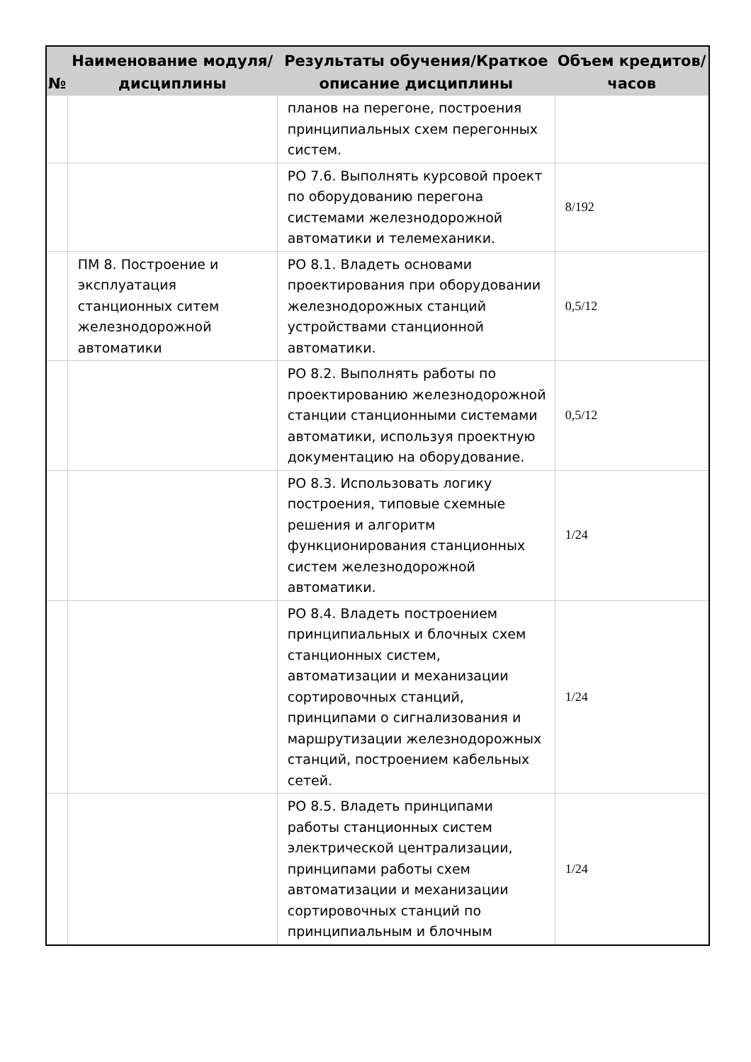| № | Наименование модуля/дисциплины | Результаты обучения/Краткое описание дисциплины | Объем кредитов/часов |
| --- | --- | --- | --- |
| | | планов на перегоне, построения принципиальных схем перегонных систем. | |
| | | РО 7.6. Выполнять курсовой проект по оборудованию перегона системами железнодорожной автоматики и телемеханики. | 8/192 |
| | ПМ 8. Построение и эксплуатация станционных ситем железнодорожной автоматики | РО 8.1. Владеть основами проектирования при оборудовании железнодорожных станций устройствами станционной автоматики. | 0,5/12 |
| | | РО 8.2. Выполнять работы по проектированию железнодорожной станции станционными системами автоматики, используя проектную документацию на оборудование. | 0,5/12 |
| | | РО 8.3. Использовать логику построения, типовые схемные решения и алгоритм функционирования станционных систем железнодорожной автоматики. | 1/24 |
| | | РО 8.4. Владеть построением принципиальных и блочных схем станционных систем, автоматизации и механизации сортировочных станций, принципами о сигнализования и маршрутизации железнодорожных станций, построением кабельных сетей. | 1/24 |
| | | РО 8.5. Владеть принципами работы станционных систем электрической централизации, принципами работы схем автоматизации и механизации сортировочных станций по принципиальным и блочным | 1/24 |